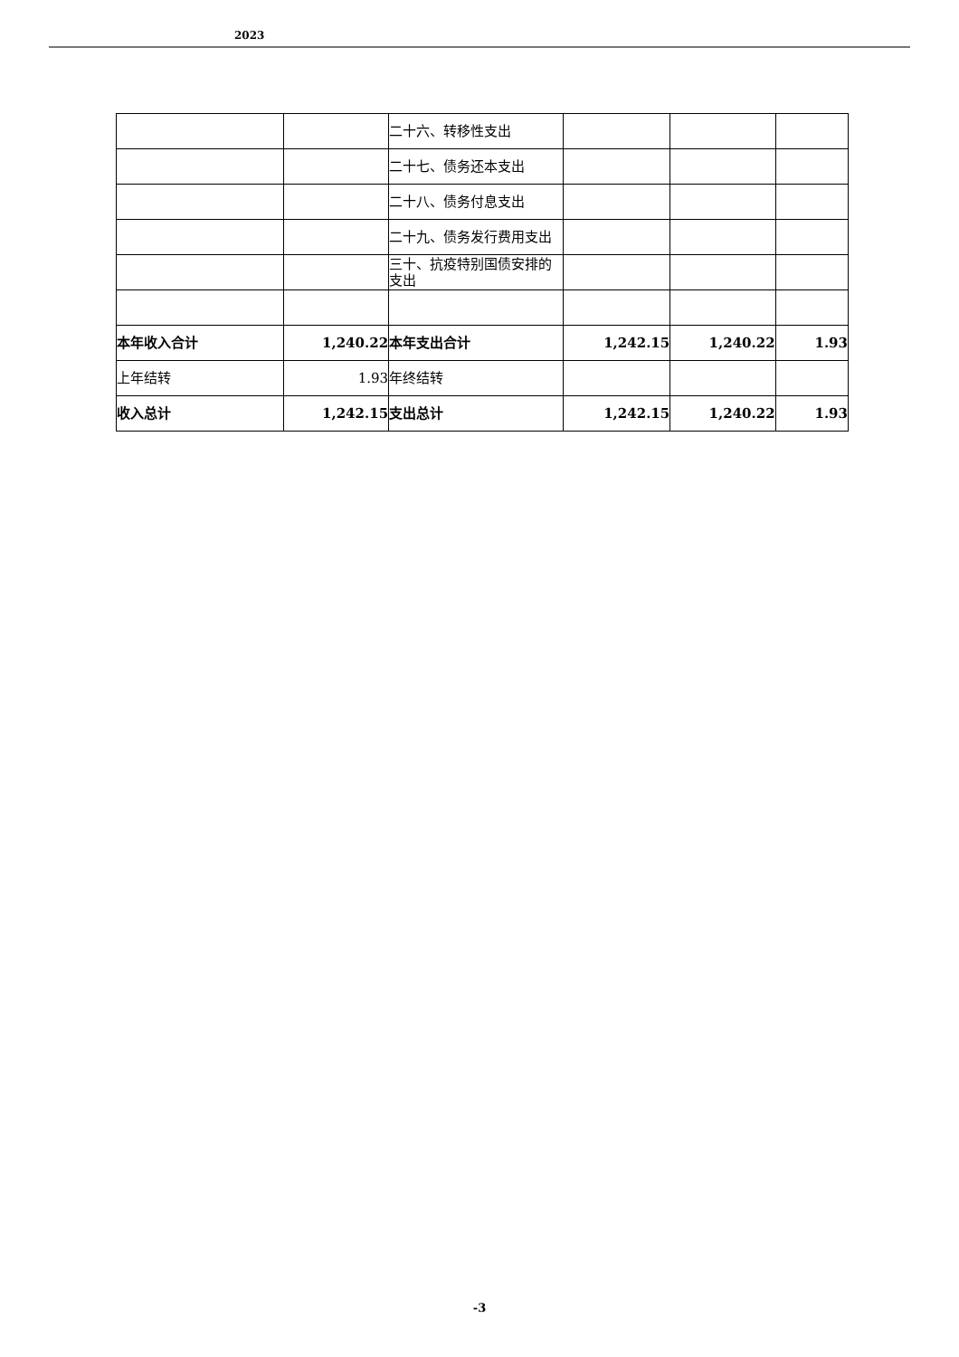2023
| | | 二十六、转移性支出 | | | |
| | | 二十七、债务还本支出 | | | |
| | | 二十八、债务付息支出 | | | |
| | | 二十九、债务发行费用支出 | | | |
| | | 三十、抗疫特别国债安排的支出 | | | |
| 本年收入合计 | 1,240.22 | 本年支出合计 | 1,242.15 | 1,240.22 | 1.93 |
| 上年结转 | 1.93 | 年终结转 | | | |
| 收入总计 | 1,242.15 | 支出总计 | 1,242.15 | 1,240.22 | 1.93 |
-3